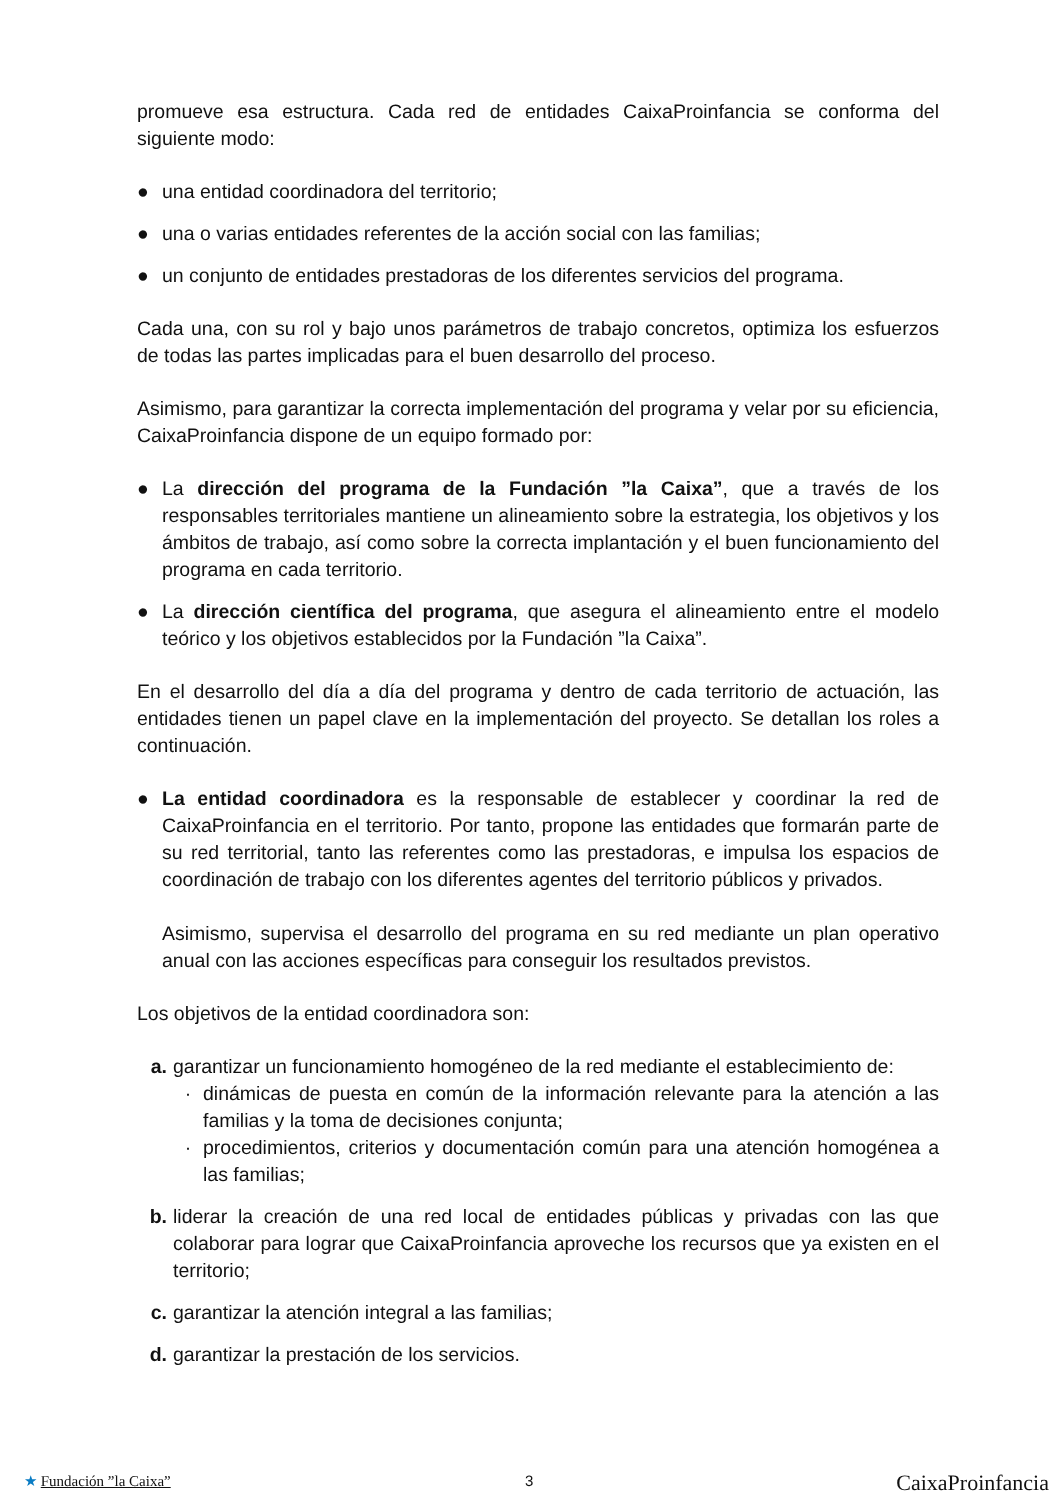promueve esa estructura. Cada red de entidades CaixaProinfancia se conforma del siguiente modo:
● una entidad coordinadora del territorio;
● una o varias entidades referentes de la acción social con las familias;
● un conjunto de entidades prestadoras de los diferentes servicios del programa.
Cada una, con su rol y bajo unos parámetros de trabajo concretos, optimiza los esfuerzos de todas las partes implicadas para el buen desarrollo del proceso.
Asimismo, para garantizar la correcta implementación del programa y velar por su eficiencia, CaixaProinfancia dispone de un equipo formado por:
● La dirección del programa de la Fundación ”la Caixa”, que a través de los responsables territoriales mantiene un alineamiento sobre la estrategia, los objetivos y los ámbitos de trabajo, así como sobre la correcta implantación y el buen funcionamiento del programa en cada territorio.
● La dirección científica del programa, que asegura el alineamiento entre el modelo teórico y los objetivos establecidos por la Fundación ”la Caixa”.
En el desarrollo del día a día del programa y dentro de cada territorio de actuación, las entidades tienen un papel clave en la implementación del proyecto. Se detallan los roles a continuación.
● La entidad coordinadora es la responsable de establecer y coordinar la red de CaixaProinfancia en el territorio. Por tanto, propone las entidades que formarán parte de su red territorial, tanto las referentes como las prestadoras, e impulsa los espacios de coordinación de trabajo con los diferentes agentes del territorio públicos y privados.
Asimismo, supervisa el desarrollo del programa en su red mediante un plan operativo anual con las acciones específicas para conseguir los resultados previstos.
Los objetivos de la entidad coordinadora son:
a. garantizar un funcionamiento homogéneo de la red mediante el establecimiento de:
· dinámicas de puesta en común de la información relevante para la atención a las familias y la toma de decisiones conjunta;
· procedimientos, criterios y documentación común para una atención homogénea a las familias;
b. liderar la creación de una red local de entidades públicas y privadas con las que colaborar para lograr que CaixaProinfancia aproveche los recursos que ya existen en el territorio;
c. garantizar la atención integral a las familias;
d. garantizar la prestación de los servicios.
★ Fundación ”la Caixa” 3 CaixaProinfancia